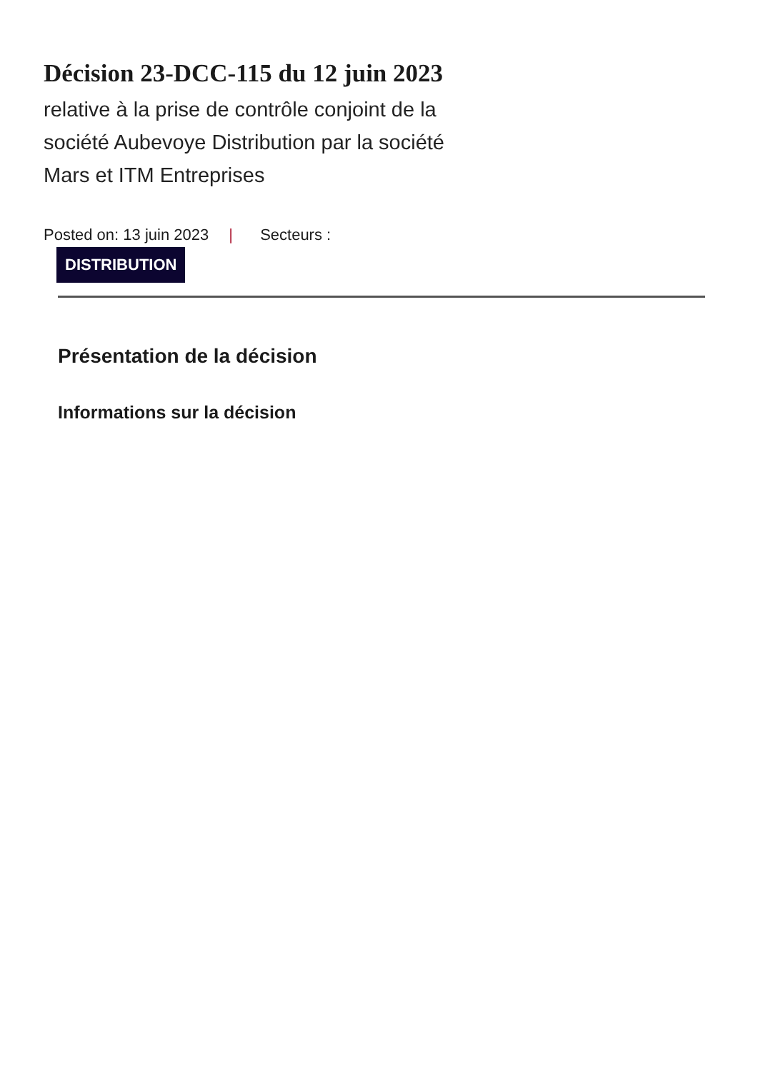Décision 23-DCC-115 du 12 juin 2023
relative à la prise de contrôle conjoint de la société Aubevoye Distribution par la société Mars et ITM Entreprises
Posted on: 13 juin 2023 | Secteurs :
DISTRIBUTION
Présentation de la décision
Informations sur la décision